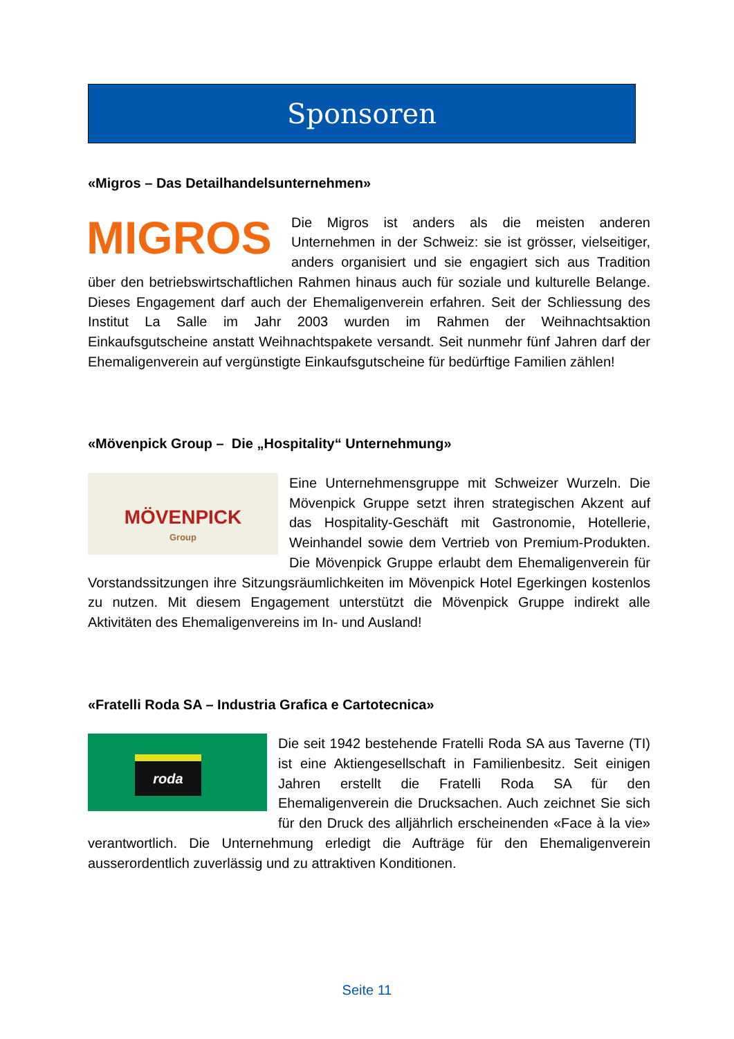Sponsoren
«Migros – Das Detailhandelsunternehmen»
MIGROS
Die Migros ist anders als die meisten anderen Unternehmen in der Schweiz: sie ist grösser, vielseitiger, anders organisiert und sie engagiert sich aus Tradition über den betriebswirtschaftlichen Rahmen hinaus auch für soziale und kulturelle Belange. Dieses Engagement darf auch der Ehemaligenverein erfahren. Seit der Schliessung des Institut La Salle im Jahr 2003 wurden im Rahmen der Weihnachtsaktion Einkaufsgutscheine anstatt Weihnachtspakete versandt. Seit nunmehr fünf Jahren darf der Ehemaligenverein auf vergünstigte Einkaufsgutscheine für bedürftige Familien zählen!
«Mövenpick Group – Die „Hospitality“ Unternehmung»
MÖVENPICK
Group
Eine Unternehmensgruppe mit Schweizer Wurzeln. Die Mövenpick Gruppe setzt ihren strategischen Akzent auf das Hospitality-Geschäft mit Gastronomie, Hotellerie, Weinhandel sowie dem Vertrieb von Premium-Produkten. Die Mövenpick Gruppe erlaubt dem Ehemaligenverein für Vorstandssitzungen ihre Sitzungsräumlichkeiten im Mövenpick Hotel Egerkingen kostenlos zu nutzen. Mit diesem Engagement unterstützt die Mövenpick Gruppe indirekt alle Aktivitäten des Ehemaligenvereins im In- und Ausland!
«Fratelli Roda SA – Industria Grafica e Cartotecnica»
roda
Die seit 1942 bestehende Fratelli Roda SA aus Taverne (TI) ist eine Aktiengesellschaft in Familienbesitz. Seit einigen Jahren erstellt die Fratelli Roda SA für den Ehemaligenverein die Drucksachen. Auch zeichnet Sie sich für den Druck des alljährlich erscheinenden «Face à la vie» verantwortlich. Die Unternehmung erledigt die Aufträge für den Ehemaligenverein ausserordentlich zuverlässig und zu attraktiven Konditionen.
Seite 11